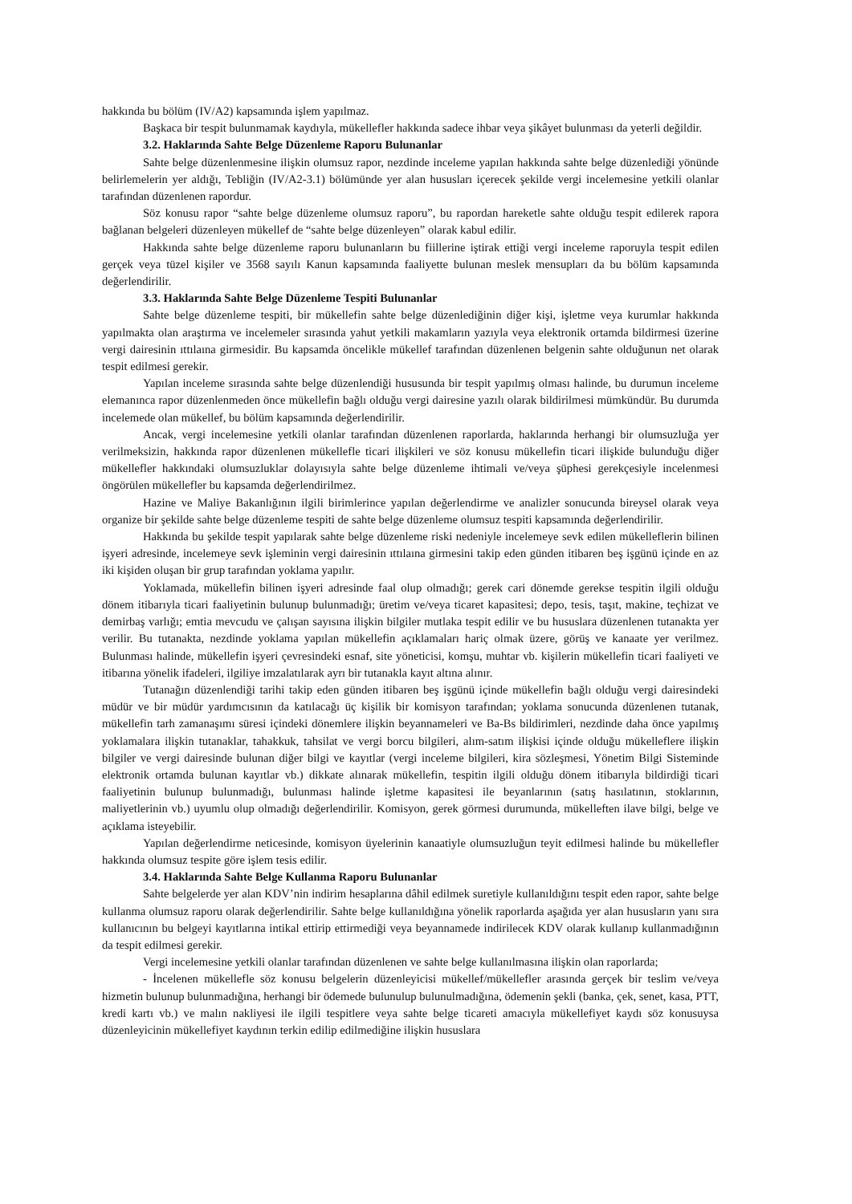hakkında bu bölüm (IV/A2) kapsamında işlem yapılmaz.
Başkaca bir tespit bulunmamak kaydıyla, mükellefler hakkında sadece ihbar veya şikâyet bulunması da yeterli değildir.
3.2. Haklarında Sahte Belge Düzenleme Raporu Bulunanlar
Sahte belge düzenlenmesine ilişkin olumsuz rapor, nezdinde inceleme yapılan hakkında sahte belge düzenlediği yönünde belirlemelerin yer aldığı, Tebliğin (IV/A2-3.1) bölümünde yer alan hususları içerecek şekilde vergi incelemesine yetkili olanlar tarafından düzenlenen rapordur.
Söz konusu rapor “sahte belge düzenleme olumsuz raporu”, bu rapordan hareketle sahte olduğu tespit edilerek rapora bağlanan belgeleri düzenleyen mükellef de “sahte belge düzenleyen” olarak kabul edilir.
Hakkında sahte belge düzenleme raporu bulunanların bu fiillerine iştirak ettiği vergi inceleme raporuyla tespit edilen gerçek veya tüzel kişiler ve 3568 sayılı Kanun kapsamında faaliyette bulunan meslek mensupları da bu bölüm kapsamında değerlendirilir.
3.3. Haklarında Sahte Belge Düzenleme Tespiti Bulunanlar
Sahte belge düzenleme tespiti, bir mükellefin sahte belge düzenlediğinin diğer kişi, işletme veya kurumlar hakkında yapılmakta olan araştırma ve incelemeler sırasında yahut yetkili makamların yazıyla veya elektronik ortamda bildirmesi üzerine vergi dairesinin ıttılaına girmesidir. Bu kapsamda öncelikle mükellef tarafından düzenlenen belgenin sahte olduğunun net olarak tespit edilmesi gerekir.
Yapılan inceleme sırasında sahte belge düzenlendiği hususunda bir tespit yapılmış olması halinde, bu durumun inceleme elemanınca rapor düzenlenmeden önce mükellefin bağlı olduğu vergi dairesine yazılı olarak bildirilmesi mümkündür. Bu durumda incelemede olan mükellef, bu bölüm kapsamında değerlendirilir.
Ancak, vergi incelemesine yetkili olanlar tarafından düzenlenen raporlarda, haklarında herhangi bir olumsuzluğa yer verilmeksizin, hakkında rapor düzenlenen mükellefle ticari ilişkileri ve söz konusu mükellefin ticari ilişkide bulunduğu diğer mükellefler hakkındaki olumsuzluklar dolayısıyla sahte belge düzenleme ihtimali ve/veya şüphesi gerekçesiyle incelenmesi öngörülen mükellefler bu kapsamda değerlendirilmez.
Hazine ve Maliye Bakanlığının ilgili birimlerince yapılan değerlendirme ve analizler sonucunda bireysel olarak veya organize bir şekilde sahte belge düzenleme tespiti de sahte belge düzenleme olumsuz tespiti kapsamında değerlendirilir.
Hakkında bu şekilde tespit yapılarak sahte belge düzenleme riski nedeniyle incelemeye sevk edilen mükelleflerin bilinen işyeri adresinde, incelemeye sevk işleminin vergi dairesinin ıttılaına girmesini takip eden günden itibaren beş işgünü içinde en az iki kişiden oluşan bir grup tarafından yoklama yapılır.
Yoklamada, mükellefin bilinen işyeri adresinde faal olup olmadığı; gerek cari dönemde gerekse tespitin ilgili olduğu dönem itibarıyla ticari faaliyetinin bulunup bulunmadığı; üretim ve/veya ticaret kapasitesi; depo, tesis, taşıt, makine, teçhizat ve demirbaş varlığı; emtia mevcudu ve çalışan sayısına ilişkin bilgiler mutlaka tespit edilir ve bu hususlara düzenlenen tutanakta yer verilir. Bu tutanakta, nezdinde yoklama yapılan mükellefin açıklamaları hariç olmak üzere, görüş ve kanaate yer verilmez. Bulunması halinde, mükellefin işyeri çevresindeki esnaf, site yöneticisi, komşu, muhtar vb. kişilerin mükellefin ticari faaliyeti ve itibarına yönelik ifadeleri, ilgiliye imzalatılarak ayrı bir tutanakla kayıt altına alınır.
Tutanağın düzenlendiği tarihi takip eden günden itibaren beş işgünü içinde mükellefin bağlı olduğu vergi dairesindeki müdür ve bir müdür yardımcısının da katılacağı üç kişilik bir komisyon tarafından; yoklama sonucunda düzenlenen tutanak, mükellefin tarh zamanaşımı süresi içindeki dönemlere ilişkin beyannameleri ve Ba-Bs bildirimleri, nezdinde daha önce yapılmış yoklamalara ilişkin tutanaklar, tahakkuk, tahsilat ve vergi borcu bilgileri, alım-satım ilişkisi içinde olduğu mükelleflere ilişkin bilgiler ve vergi dairesinde bulunan diğer bilgi ve kayıtlar (vergi inceleme bilgileri, kira sözleşmesi, Yönetim Bilgi Sisteminde elektronik ortamda bulunan kayıtlar vb.) dikkate alınarak mükellefin, tespitin ilgili olduğu dönem itibarıyla bildirdiği ticari faaliyetinin bulunup bulunmadığı, bulunması halinde işletme kapasitesi ile beyanlarının (satış hasılatının, stoklarının, maliyetlerinin vb.) uyumlu olup olmadığı değerlendirilir. Komisyon, gerek görmesi durumunda, mükelleften ilave bilgi, belge ve açıklama isteyebilir.
Yapılan değerlendirme neticesinde, komisyon üyelerinin kanaatiyle olumsuzluğun teyit edilmesi halinde bu mükellefler hakkında olumsuz tespite göre işlem tesis edilir.
3.4. Haklarında Sahte Belge Kullanma Raporu Bulunanlar
Sahte belgelerde yer alan KDV’nin indirim hesaplarına dâhil edilmek suretiyle kullanıldığını tespit eden rapor, sahte belge kullanma olumsuz raporu olarak değerlendirilir. Sahte belge kullanıldığına yönelik raporlarda aşağıda yer alan hususların yanı sıra kullanıcının bu belgeyi kayıtlarına intikal ettirip ettirmediği veya beyannamede indirilecek KDV olarak kullanıp kullanmadığının da tespit edilmesi gerekir.
Vergi incelemesine yetkili olanlar tarafından düzenlenen ve sahte belge kullanılmasına ilişkin olan raporlarda;
- İncelenen mükellefle söz konusu belgelerin düzenleyicisi mükellef/mükellefler arasında gerçek bir teslim ve/veya hizmetin bulunup bulunmadığına, herhangi bir ödemede bulunulup bulunulmadığına, ödemenin şekli (banka, çek, senet, kasa, PTT, kredi kartı vb.) ve malın nakliyesi ile ilgili tespitlere veya sahte belge ticareti amacıyla mükellefiyet kaydı söz konusuysa düzenleyicinin mükellefiyet kaydının terkin edilip edilmediğine ilişkin hususlara